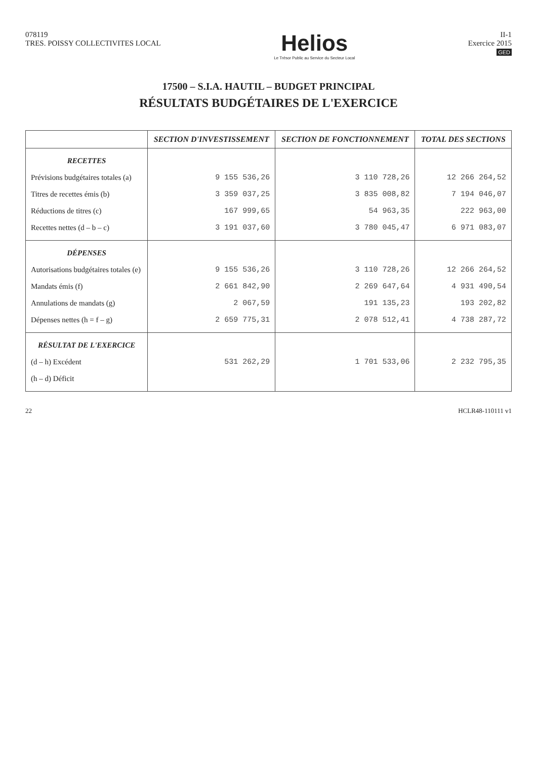078119
TRES. POISSY COLLECTIVITES LOCAL
Helios
Le Trésor Public au Service du Secteur Local
II-1
Exercice 2015
GED
17500 – S.I.A. HAUTIL – BUDGET PRINCIPAL
RÉSULTATS BUDGÉTAIRES DE L'EXERCICE
| | SECTION D'INVESTISSEMENT | SECTION DE FONCTIONNEMENT | TOTAL DES SECTIONS |
| --- | --- | --- | --- |
| RECETTES Prévisions budgétaires totales (a) Titres de recettes émis (b) Réductions de titres (c) Recettes nettes (d – b – c) | 9 155 536,26 3 359 037,25 167 999,65 3 191 037,60 | 3 110 728,26 3 835 008,82 54 963,35 3 780 045,47 | 12 266 264,52 7 194 046,07 222 963,00 6 971 083,07 |
| DÉPENSES Autorisations budgétaires totales (e) Mandats émis (f) Annulations de mandats (g) Dépenses nettes (h = f – g) | 9 155 536,26 2 661 842,90 2 067,59 2 659 775,31 | 3 110 728,26 2 269 647,64 191 135,23 2 078 512,41 | 12 266 264,52 4 931 490,54 193 202,82 4 738 287,72 |
| RÉSULTAT DE L'EXERCICE (d – h) Excédent (h – d) Déficit | 531 262,29 | 1 701 533,06 | 2 232 795,35 |
22 HCLR48-110111 v1